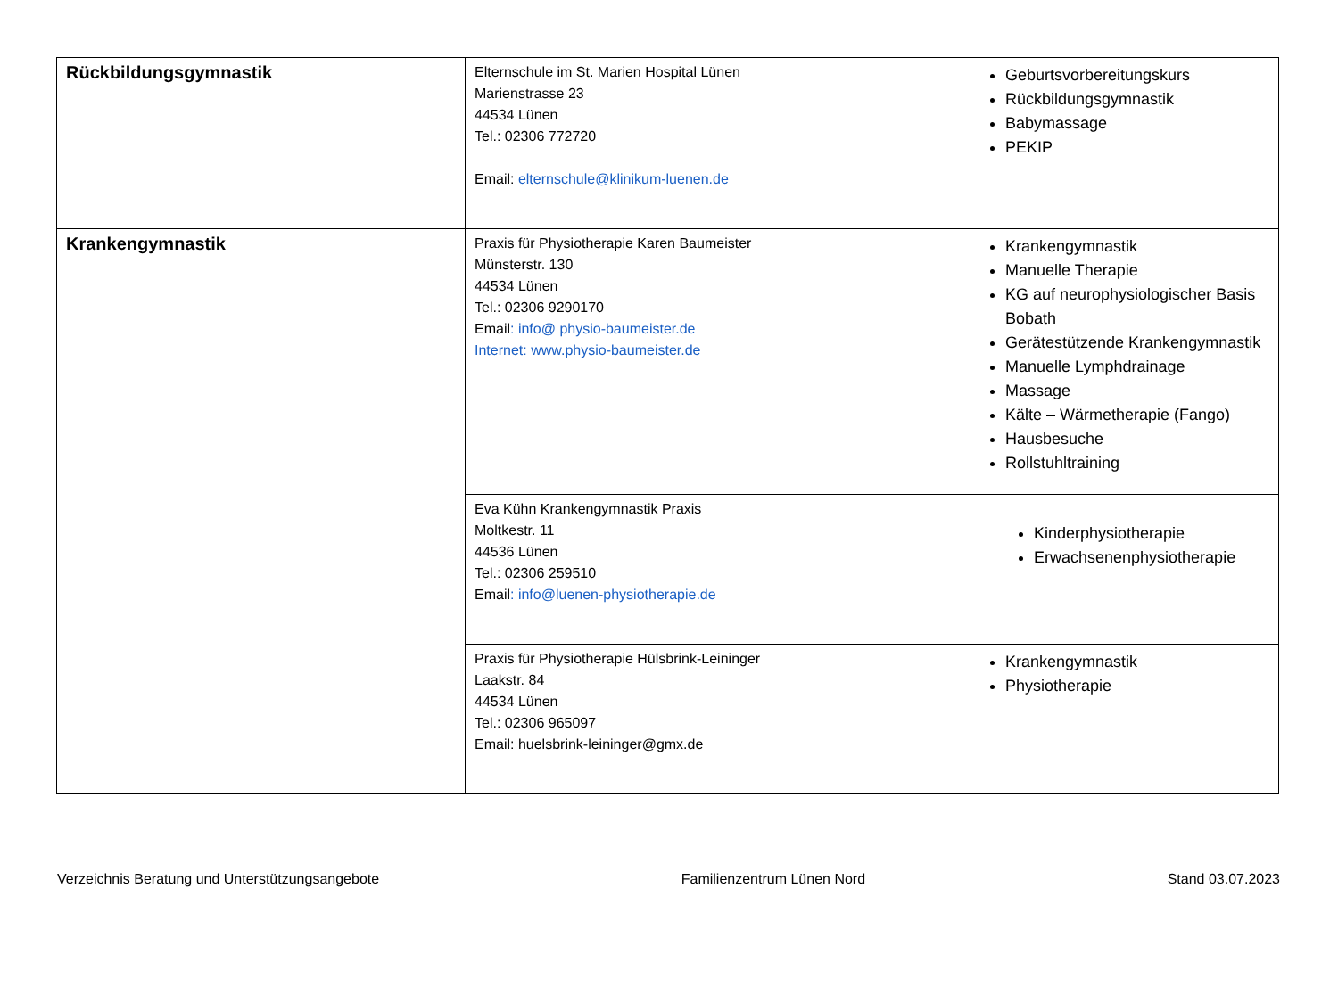| Rückbildungsgymnastik | Elternschule im St. Marien Hospital Lünen Marienstrasse 23 44534 Lünen Tel.: 02306 772720 Email: elternschule@klinikum-luenen.de | Geburtsvorbereitungskurs Rückbildungsgymnastik Babymassage PEKIP |
| Krankengymnastik | Praxis für Physiotherapie Karen Baumeister Münsterstr. 130 44534 Lünen Tel.: 02306 9290170 Email : info@ physio-baumeister.de Internet: www.physio-baumeister.de | Krankengymnastik Manuelle Therapie KG auf neurophysiologischer Basis Bobath Gerätestützende Krankengymnastik Manuelle Lymphdrainage Massage Kälte – Wärmetherapie (Fango) Hausbesuche Rollstuhltraining |
| | Eva Kühn Krankengymnastik Praxis Moltkestr. 11 44536 Lünen Tel.: 02306 259510 Email : info@luenen-physiotherapie.de | Kinderphysiotherapie Erwachsenenphysiotherapie |
| | Praxis für Physiotherapie Hülsbrink-Leininger Laakstr. 84 44534 Lünen Tel.: 02306 965097 Email: huelsbrink-leininger@gmx.de | Krankengymnastik Physiotherapie |
Verzeichnis Beratung und Unterstützungsangebote Familienzentrum Lünen Nord Stand 03.07.2023